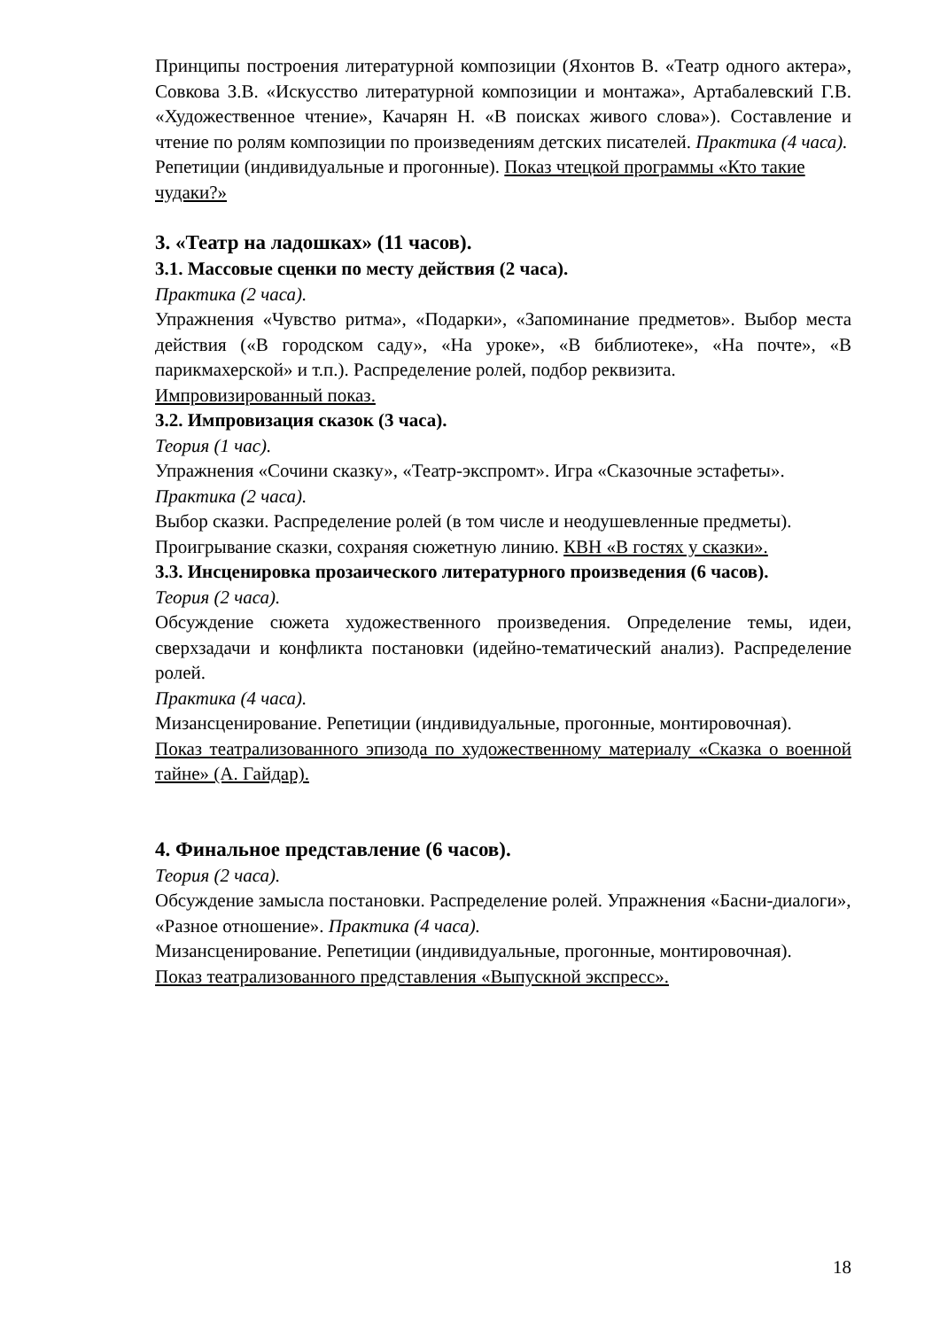Принципы построения литературной композиции (Яхонтов В. «Театр одного актера», Совкова З.В. «Искусство литературной композиции и монтажа», Артабалевский Г.В. «Художественное чтение», Качарян Н. «В поисках живого слова»). Составление и чтение по ролям композиции по произведениям детских писателей. Практика (4 часа).
Репетиции (индивидуальные и прогонные). Показ чтецкой программы «Кто такие чудаки?»
3. «Театр на ладошках» (11 часов).
3.1. Массовые сценки по месту действия (2 часа).
Практика (2 часа).
Упражнения «Чувство ритма», «Подарки», «Запоминание предметов». Выбор места действия («В городском саду», «На уроке», «В библиотеке», «На почте», «В парикмахерской» и т.п.). Распределение ролей, подбор реквизита.
Импровизированный показ.
3.2. Импровизация сказок (3 часа).
Теория (1 час).
Упражнения «Сочини сказку», «Театр-экспромт». Игра «Сказочные эстафеты».
Практика (2 часа).
Выбор сказки. Распределение ролей (в том числе и неодушевленные предметы). Проигрывание сказки, сохраняя сюжетную линию. КВН «В гостях у сказки».
3.3. Инсценировка прозаического литературного произведения (6 часов).
Теория (2 часа).
Обсуждение сюжета художественного произведения. Определение темы, идеи, сверхзадачи и конфликта постановки (идейно-тематический анализ). Распределение ролей.
Практика (4 часа).
Мизансценирование. Репетиции (индивидуальные, прогонные, монтировочная).
Показ театрализованного эпизода по художественному материалу «Сказка о военной тайне» (А. Гайдар).
4. Финальное представление (6 часов).
Теория (2 часа).
Обсуждение замысла постановки. Распределение ролей. Упражнения «Басни-диалоги», «Разное отношение». Практика (4 часа).
Мизансценирование. Репетиции (индивидуальные, прогонные, монтировочная).
Показ театрализованного представления «Выпускной экспресс».
18